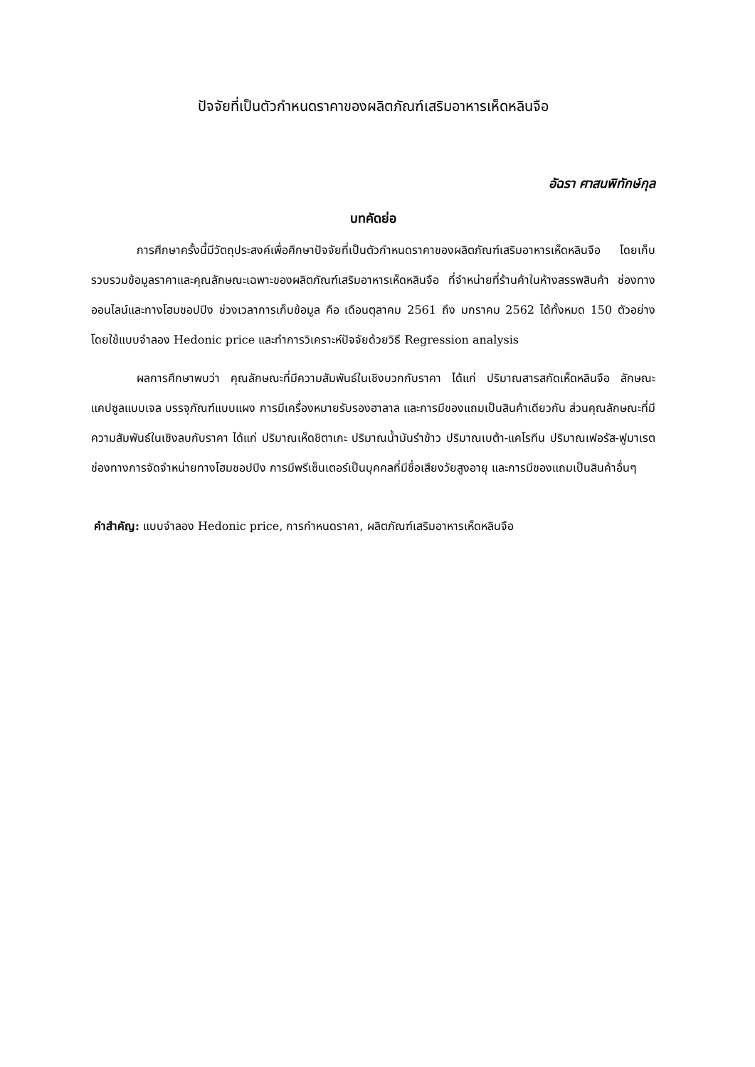ปัจจัยที่เป็นตัวกำหนดราคาของผลิตภัณฑ์เสริมอาหารเห็ดหลินจือ
อัฉรา ศาสนพิทักษ์กุล
บทคัดย่อ
การศึกษาครั้งนี้มีวัตถุประสงค์เพื่อศึกษาปัจจัยที่เป็นตัวกำหนดราคาของผลิตภัณฑ์เสริมอาหารเห็ดหลินจือ โดยเก็บรวบรวมข้อมูลราคาและคุณลักษณะเฉพาะของผลิตภัณฑ์เสริมอาหารเห็ดหลินจือ ที่จำหน่ายที่ร้านค้าในห้างสรรพสินค้า ช่องทางออนไลน์และทางโฮมชอปปิง ช่วงเวลาการเก็บข้อมูล คือ เดือนตุลาคม 2561 ถึง มกราคม 2562 ได้ทั้งหมด 150 ตัวอย่าง โดยใช้แบบจำลอง Hedonic price และทำการวิเคราะห์ปัจจัยด้วยวิธี Regression analysis
ผลการศึกษาพบว่า คุณลักษณะที่มีความสัมพันธ์ในเชิงบวกกับราคา ได้แก่ ปริมาณสารสกัดเห็ดหลินจือ ลักษณะแคปซูลแบบเจล บรรจุภัณฑ์แบบแผง การมีเครื่องหมายรับรองฮาลาล และการมีของแถมเป็นสินค้าเดียวกัน ส่วนคุณลักษณะที่มีความสัมพันธ์ในเชิงลบกับราคา ได้แก่ ปริมาณเห็ดชิตาเกะ ปริมาณน้ำมันรำข้าว ปริมาณเบต้า-แคโรทีน ปริมาณเฟอรัส-ฟูมาเรต ช่องทางการจัดจำหน่ายทางโฮมชอปปิง การมีพรีเซ็นเตอร์เป็นบุคคลที่มีชื่อเสียงวัยสูงอายุ และการมีของแถมเป็นสินค้าอื่นๆ
คำสำคัญ: แบบจำลอง Hedonic price, การกำหนดราคา, ผลิตภัณฑ์เสริมอาหารเห็ดหลินจือ